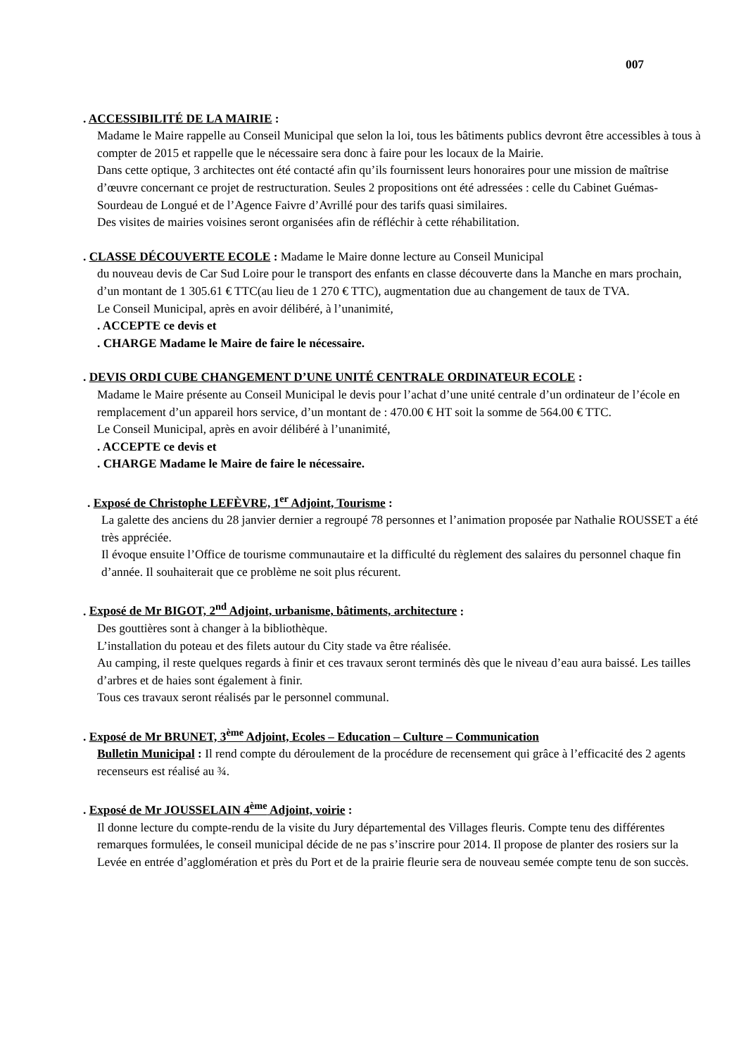007
. ACCESSIBILITÉ DE LA MAIRIE :
Madame le Maire rappelle au Conseil Municipal que selon la loi, tous les bâtiments publics devront être accessibles à tous à compter de 2015 et rappelle que le nécessaire sera donc à faire pour les locaux de la Mairie.
Dans cette optique, 3 architectes ont été contacté afin qu’ils fournissent leurs honoraires pour une mission de maîtrise d’œuvre concernant ce projet de restructuration. Seules 2 propositions ont été adressées : celle du Cabinet Guémas-Sourdeau de Longué et de l’Agence Faivre d’Avrillé pour des tarifs quasi similaires.
Des visites de mairies voisines seront organisées afin de réfléchir à cette réhabilitation.
. CLASSE DÉCOUVERTE ECOLE : Madame le Maire donne lecture au Conseil Municipal
du nouveau devis de Car Sud Loire pour le transport des enfants en classe découverte dans la Manche en mars prochain, d’un montant de 1 305.61 € TTC(au lieu de 1 270 € TTC), augmentation due au changement de taux de TVA.
Le Conseil Municipal, après en avoir délibéré, à l’unanimité,
. ACCEPTE ce devis et
. CHARGE Madame le Maire de faire le nécessaire.
. DEVIS ORDI CUBE CHANGEMENT D’UNE UNITÉ CENTRALE ORDINATEUR ECOLE :
Madame le Maire présente au Conseil Municipal le devis pour l’achat d’une unité centrale d’un ordinateur de l’école en remplacement d’un appareil hors service, d’un montant de : 470.00 € HT soit la somme de 564.00 € TTC.
Le Conseil Municipal, après en avoir délibéré à l’unanimité,
. ACCEPTE ce devis et
. CHARGE Madame le Maire de faire le nécessaire.
. Exposé de Christophe LEFÈVRE, 1<sup>er</sup> Adjoint, Tourisme :
La galette des anciens du 28 janvier dernier a regroupé 78 personnes et l’animation proposée par Nathalie ROUSSET a été très appréciée.
Il évoque ensuite l’Office de tourisme communautaire et la difficulté du règlement des salaires du personnel chaque fin d’année. Il souhaiterait que ce problème ne soit plus récurent.
. Exposé de Mr BIGOT, 2<sup>nd</sup> Adjoint, urbanisme, bâtiments, architecture :
Des gouttières sont à changer à la bibliothèque.
L’installation du poteau et des filets autour du City stade va être réalisée.
Au camping, il reste quelques regards à finir et ces travaux seront terminés dès que le niveau d’eau aura baissé. Les tailles d’arbres et de haies sont également à finir.
Tous ces travaux seront réalisés par le personnel communal.
. Exposé de Mr BRUNET, 3<sup>ème</sup> Adjoint, Ecoles – Education – Culture – Communication
Bulletin Municipal : Il rend compte du déroulement de la procédure de recensement qui grâce à l’efficacité des 2 agents recenseurs est réalisé au ¾.
. Exposé de Mr JOUSSELAIN 4<sup>ème</sup> Adjoint, voirie :
Il donne lecture du compte-rendu de la visite du Jury départemental des Villages fleuris. Compte tenu des différentes remarques formulées, le conseil municipal décide de ne pas s’inscrire pour 2014. Il propose de planter des rosiers sur la Levée en entrée d’agglomération et près du Port et de la prairie fleurie sera de nouveau semée compte tenu de son succès.